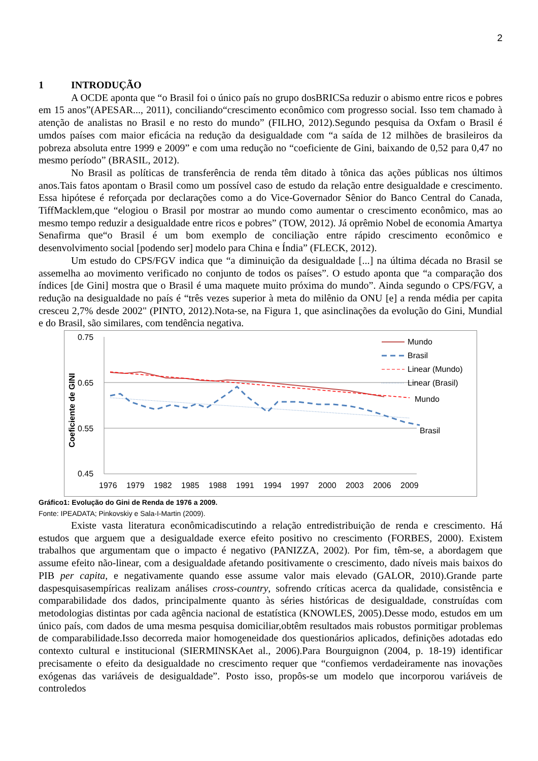2
1 INTRODUÇÃO
A OCDE aponta que “o Brasil foi o único país no grupo dosBRICSa reduzir o abismo entre ricos e pobres em 15 anos”(APESAR..., 2011), conciliando“crescimento econômico com progresso social. Isso tem chamado à atenção de analistas no Brasil e no resto do mundo” (FILHO, 2012).Segundo pesquisa da Oxfam o Brasil é umdos países com maior eficácia na redução da desigualdade com “a saída de 12 milhões de brasileiros da pobreza absoluta entre 1999 e 2009” e com uma redução no “coeficiente de Gini, baixando de 0,52 para 0,47 no mesmo período” (BRASIL, 2012).
No Brasil as políticas de transferência de renda têm ditado à tônica das ações públicas nos últimos anos.Tais fatos apontam o Brasil como um possível caso de estudo da relação entre desigualdade e crescimento. Essa hipótese é reforçada por declarações como a do Vice-Governador Sênior do Banco Central do Canada, TiffMacklem,que “elogiou o Brasil por mostrar ao mundo como aumentar o crescimento econômico, mas ao mesmo tempo reduzir a desigualdade entre ricos e pobres” (TOW, 2012). Já oprêmio Nobel de economia Amartya Senafirma que“o Brasil é um bom exemplo de conciliação entre rápido crescimento econômico e desenvolvimento social [podendo ser] modelo para China e Índia” (FLECK, 2012).
Um estudo do CPS/FGV indica que “a diminuição da desigualdade [...] na última década no Brasil se assemelha ao movimento verificado no conjunto de todos os países”. O estudo aponta que “a comparação dos índices [de Gini] mostra que o Brasil é uma maquete muito próxima do mundo”. Ainda segundo o CPS/FGV, a redução na desigualdade no país é “três vezes superior à meta do milênio da ONU [e] a renda média per capita cresceu 2,7% desde 2002" (PINTO, 2012).Nota-se, na Figura 1, que asinclinações da evolução do Gini, Mundial e do Brasil, são similares, com tendência negativa.
0.75
0.65
0.55
0.45
Coeficiente de GINI
Mundo
Brasil
Linear (Mundo)
Linear (Brasil)
Mundo
Brasil
1976
1979
1982
1985
1988
1991
1994
1997
2000
2003
2006
2009
Gráfico1: Evolução do Gini de Renda de 1976 a 2009.
Fonte: IPEADATA; Pinkovskiy e Sala-I-Martin (2009).
Existe vasta literatura econômicadiscutindo a relação entredistribuição de renda e crescimento. Há estudos que arguem que a desigualdade exerce efeito positivo no crescimento (FORBES, 2000). Existem trabalhos que argumentam que o impacto é negativo (PANIZZA, 2002). Por fim, têm-se, a abordagem que assume efeito não-linear, com a desigualdade afetando positivamente o crescimento, dado níveis mais baixos do PIB per capita, e negativamente quando esse assume valor mais elevado (GALOR, 2010).Grande parte daspesquisasempíricas realizam análises cross-country, sofrendo críticas acerca da qualidade, consistência e comparabilidade dos dados, principalmente quanto às séries históricas de desigualdade, construídas com metodologias distintas por cada agência nacional de estatística (KNOWLES, 2005).Desse modo, estudos em um único país, com dados de uma mesma pesquisa domiciliar,obtêm resultados mais robustos pormitigar problemas de comparabilidade.Isso decorreda maior homogeneidade dos questionários aplicados, definições adotadas edo contexto cultural e institucional (SIERMINSKAet al., 2006).Para Bourguignon (2004, p. 18-19) identificar precisamente o efeito da desigualdade no crescimento requer que “confiemos verdadeiramente nas inovações exógenas das variáveis de desigualdade”. Posto isso, propôs-se um modelo que incorporou variáveis de controledos